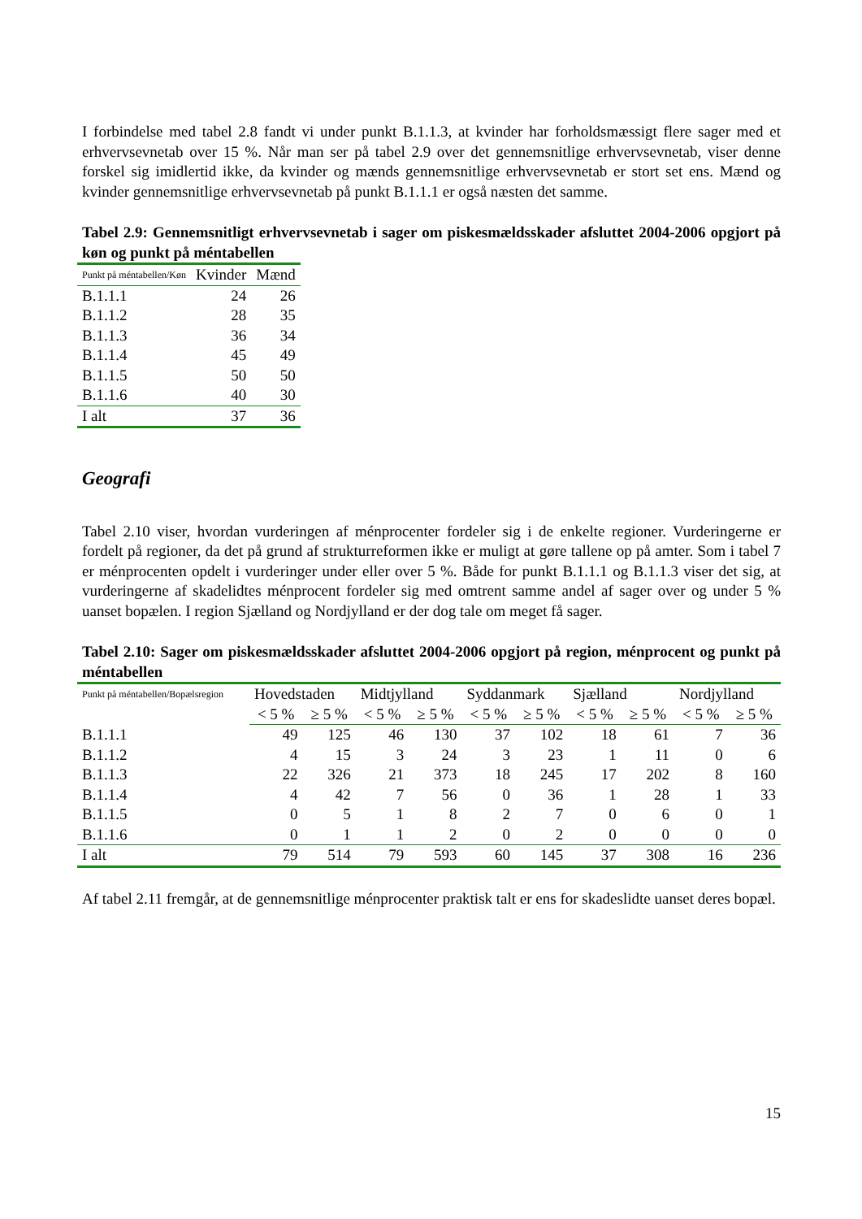I forbindelse med tabel 2.8 fandt vi under punkt B.1.1.3, at kvinder har forholdsmæssigt flere sager med et erhvervsevnetab over 15 %. Når man ser på tabel 2.9 over det gennemsnitlige erhvervsevnetab, viser denne forskel sig imidlertid ikke, da kvinder og mænds gennemsnitlige erhvervsevnetab er stort set ens. Mænd og kvinder gennemsnitlige erhvervsevnetab på punkt B.1.1.1 er også næsten det samme.
Tabel 2.9: Gennemsnitligt erhvervsevnetab i sager om piskesmældsskader afsluttet 2004-2006 opgjort på køn og punkt på méntabellen
| Punkt på méntabellen/Køn | Kvinder | Mænd |
| --- | --- | --- |
| B.1.1.1 | 24 | 26 |
| B.1.1.2 | 28 | 35 |
| B.1.1.3 | 36 | 34 |
| B.1.1.4 | 45 | 49 |
| B.1.1.5 | 50 | 50 |
| B.1.1.6 | 40 | 30 |
| I alt | 37 | 36 |
Geografi
Tabel 2.10 viser, hvordan vurderingen af ménprocenter fordeler sig i de enkelte regioner. Vurderingerne er fordelt på regioner, da det på grund af strukturreformen ikke er muligt at gøre tallene op på amter. Som i tabel 7 er ménprocenten opdelt i vurderinger under eller over 5 %. Både for punkt B.1.1.1 og B.1.1.3 viser det sig, at vurderingerne af skadelidtes ménprocent fordeler sig med omtrent samme andel af sager over og under 5 % uanset bopælen. I region Sjælland og Nordjylland er der dog tale om meget få sager.
Tabel 2.10: Sager om piskesmældsskader afsluttet 2004-2006 opgjort på region, ménprocent og punkt på méntabellen
| Punkt på méntabellen/Bopælsregion | Hovedstaden | | Midtjylland | | Syddanmark | | Sjælland | | Nordjylland | |
| --- | --- | --- | --- | --- | --- | --- | --- | --- | --- | --- |
| | < 5 % | ≥ 5 % | < 5 % | ≥ 5 % | < 5 % | ≥ 5 % | < 5 % | ≥ 5 % | < 5 % | ≥ 5 % |
| B.1.1.1 | 49 | 125 | 46 | 130 | 37 | 102 | 18 | 61 | 7 | 36 |
| B.1.1.2 | 4 | 15 | 3 | 24 | 3 | 23 | 1 | 11 | 0 | 6 |
| B.1.1.3 | 22 | 326 | 21 | 373 | 18 | 245 | 17 | 202 | 8 | 160 |
| B.1.1.4 | 4 | 42 | 7 | 56 | 0 | 36 | 1 | 28 | 1 | 33 |
| B.1.1.5 | 0 | 5 | 1 | 8 | 2 | 7 | 0 | 6 | 0 | 1 |
| B.1.1.6 | 0 | 1 | 1 | 2 | 0 | 2 | 0 | 0 | 0 | 0 |
| I alt | 79 | 514 | 79 | 593 | 60 | 145 | 37 | 308 | 16 | 236 |
Af tabel 2.11 fremgår, at de gennemsnitlige ménprocenter praktisk talt er ens for skadeslidte uanset deres bopæl.
15